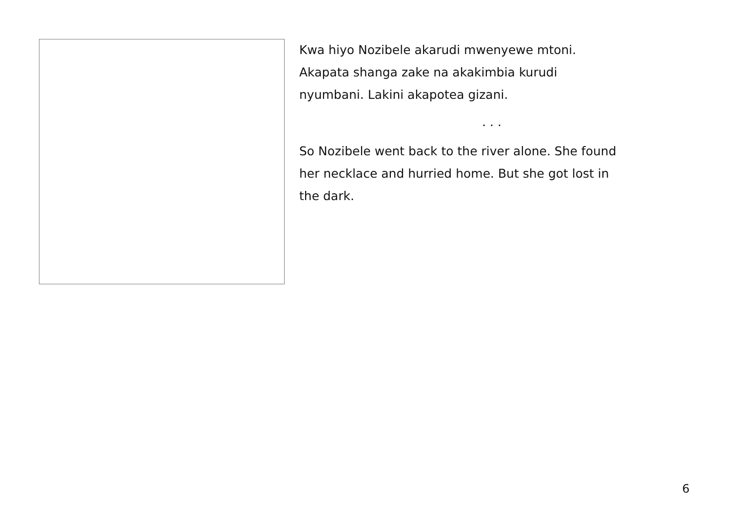Kwa hiyo Nozibele akarudi mwenyewe mtoni.
Akapata shanga zake na akakimbia kurudi
nyumbani. Lakini akapotea gizani.
. . .
So Nozibele went back to the river alone. She found
her necklace and hurried home. But she got lost in
the dark.
6